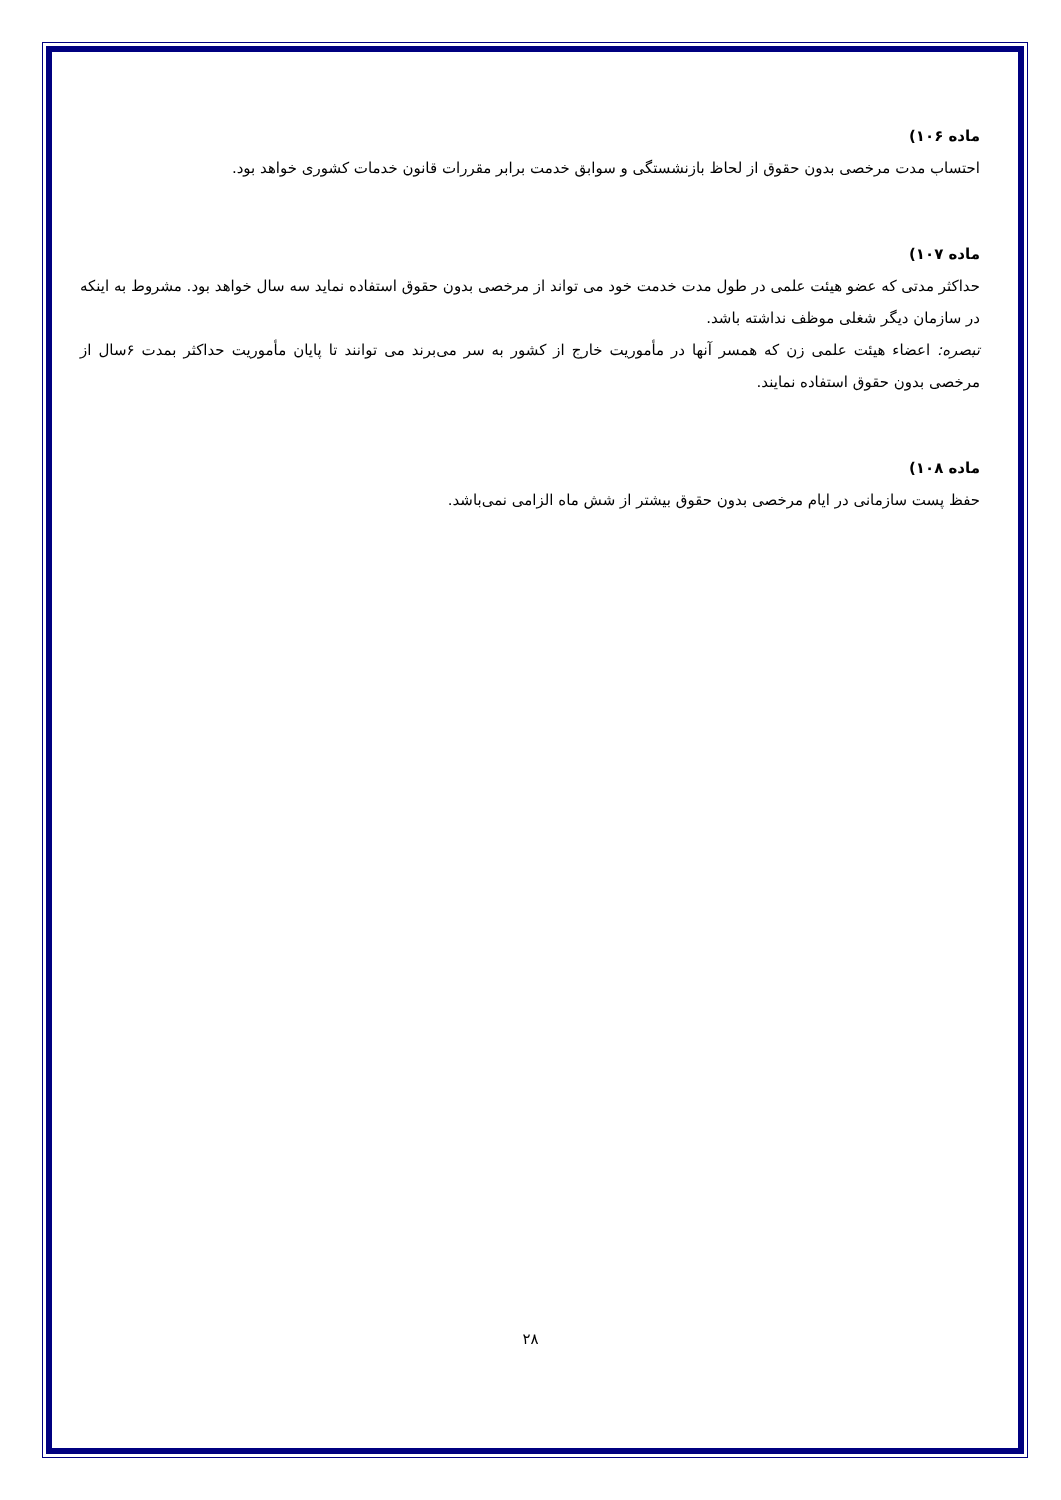ماده ۱۰۶)
احتساب مدت مرخصی بدون حقوق از لحاظ بازنشستگی و سوابق خدمت برابر مقررات قانون خدمات کشوری خواهد بود.
ماده ۱۰۷)
حداکثر مدتی که عضو هیئت علمی در طول مدت خدمت خود می تواند از مرخصی بدون حقوق استفاده نماید سه سال خواهد بود. مشروط به اینکه در سازمان دیگر شغلی موظف نداشته باشد.
تبصره: اعضاء هیئت علمی زن که همسر آنها در مأموریت خارج از کشور به سر می‌برند می توانند تا پایان مأموریت حداکثر بمدت ۶سال از مرخصی بدون حقوق استفاده نمایند.
ماده ۱۰۸)
حفظ پست سازمانی در ایام مرخصی بدون حقوق بیشتر از شش ماه الزامی نمی‌باشد.
۲۸